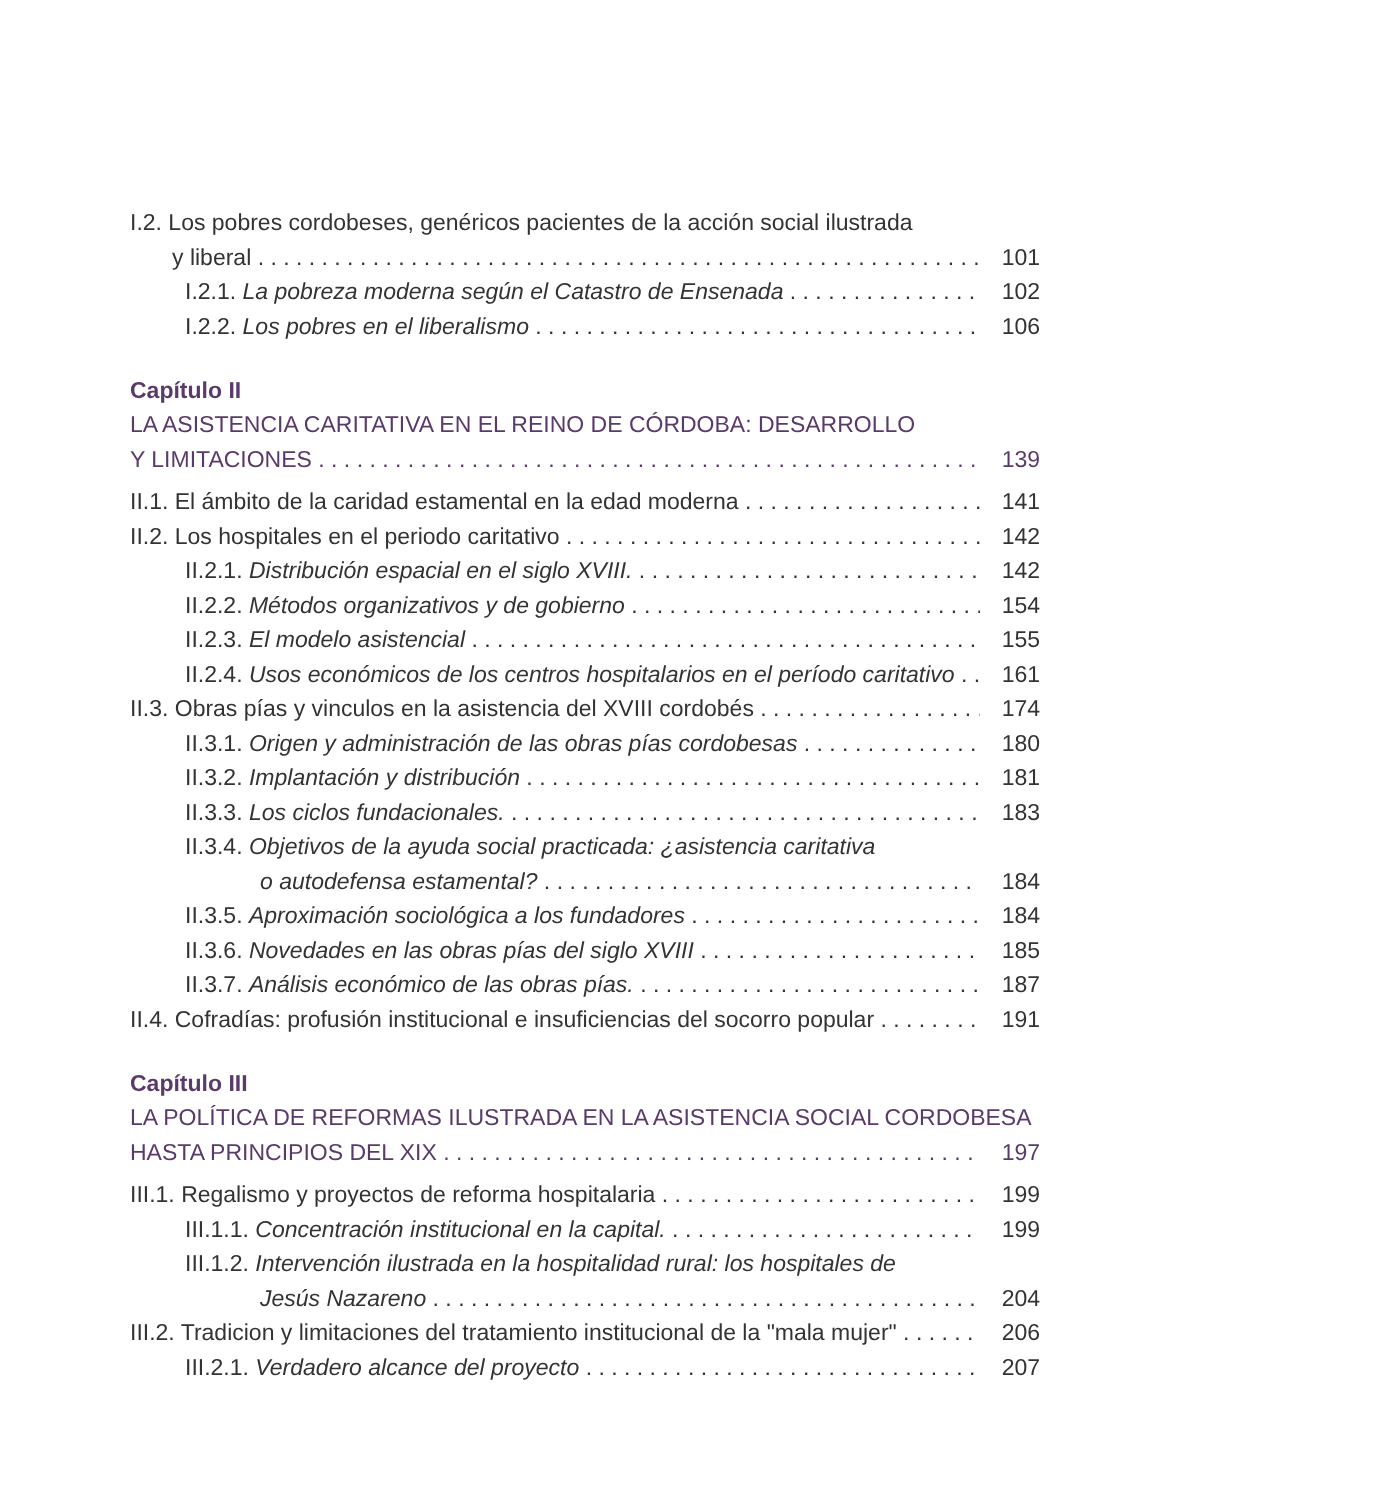I.2. Los pobres cordobeses, genéricos pacientes de la acción social ilustrada
y liberal 101
I.2.1. La pobreza moderna según el Catastro de Ensenada 102
I.2.2. Los pobres en el liberalismo 106
Capítulo II
LA ASISTENCIA CARITATIVA EN EL REINO DE CÓRDOBA: DESARROLLO
Y LIMITACIONES 139
II.1. El ámbito de la caridad estamental en la edad moderna 141
II.2. Los hospitales en el periodo caritativo 142
II.2.1. Distribución espacial en el siglo XVIII. 142
II.2.2. Métodos organizativos y de gobierno 154
II.2.3. El modelo asistencial 155
II.2.4. Usos económicos de los centros hospitalarios en el período caritativo 161
II.3. Obras pías y vinculos en la asistencia del XVIII cordobés 174
II.3.1. Origen y administración de las obras pías cordobesas 180
II.3.2. Implantación y distribución 181
II.3.3. Los ciclos fundacionales. 183
II.3.4. Objetivos de la ayuda social practicada: ¿asistencia caritativa
o autodefensa estamental? 184
II.3.5. Aproximación sociológica a los fundadores 184
II.3.6. Novedades en las obras pías del siglo XVIII 185
II.3.7. Análisis económico de las obras pías. 187
II.4. Cofradías: profusión institucional e insuficiencias del socorro popular 191
Capítulo III
LA POLÍTICA DE REFORMAS ILUSTRADA EN LA ASISTENCIA SOCIAL CORDOBESA
HASTA PRINCIPIOS DEL XIX 197
III.1. Regalismo y proyectos de reforma hospitalaria 199
III.1.1. Concentración institucional en la capital. 199
III.1.2. Intervención ilustrada en la hospitalidad rural: los hospitales de
Jesús Nazareno 204
III.2. Tradicion y limitaciones del tratamiento institucional de la "mala mujer" 206
III.2.1. Verdadero alcance del proyecto 207